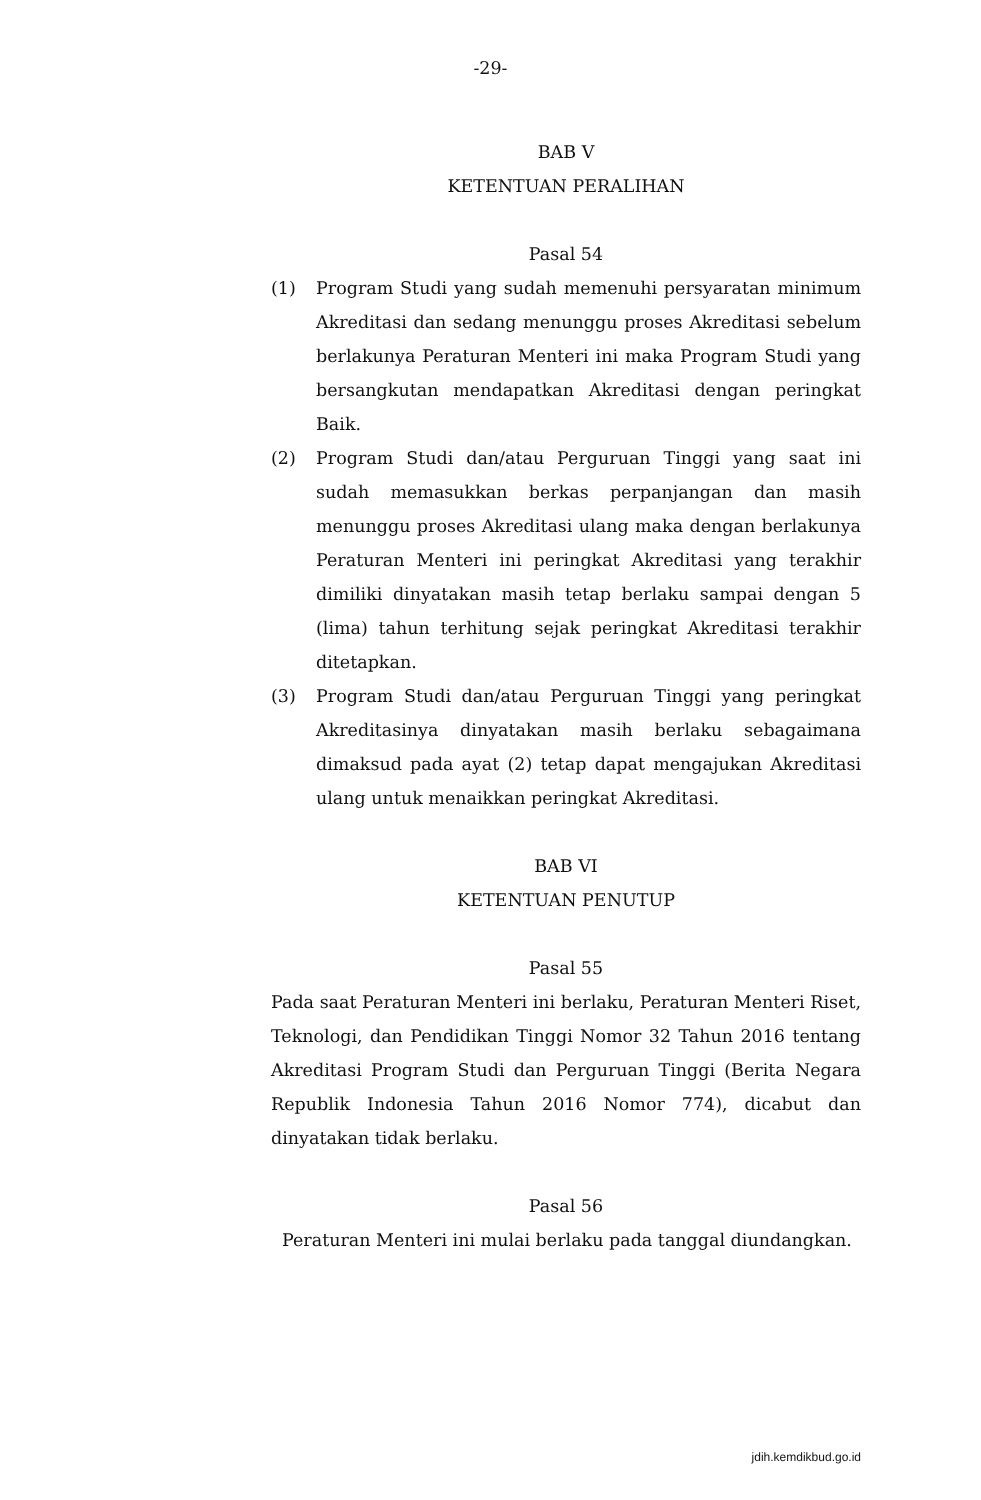-29-
BAB V
KETENTUAN PERALIHAN
Pasal 54
(1) Program Studi yang sudah memenuhi persyaratan minimum Akreditasi dan sedang menunggu proses Akreditasi sebelum berlakunya Peraturan Menteri ini maka Program Studi yang bersangkutan mendapatkan Akreditasi dengan peringkat Baik.
(2) Program Studi dan/atau Perguruan Tinggi yang saat ini sudah memasukkan berkas perpanjangan dan masih menunggu proses Akreditasi ulang maka dengan berlakunya Peraturan Menteri ini peringkat Akreditasi yang terakhir dimiliki dinyatakan masih tetap berlaku sampai dengan 5 (lima) tahun terhitung sejak peringkat Akreditasi terakhir ditetapkan.
(3) Program Studi dan/atau Perguruan Tinggi yang peringkat Akreditasinya dinyatakan masih berlaku sebagaimana dimaksud pada ayat (2) tetap dapat mengajukan Akreditasi ulang untuk menaikkan peringkat Akreditasi.
BAB VI
KETENTUAN PENUTUP
Pasal 55
Pada saat Peraturan Menteri ini berlaku, Peraturan Menteri Riset, Teknologi, dan Pendidikan Tinggi Nomor 32 Tahun 2016 tentang Akreditasi Program Studi dan Perguruan Tinggi (Berita Negara Republik Indonesia Tahun 2016 Nomor 774), dicabut dan dinyatakan tidak berlaku.
Pasal 56
Peraturan Menteri ini mulai berlaku pada tanggal diundangkan.
jdih.kemdikbud.go.id